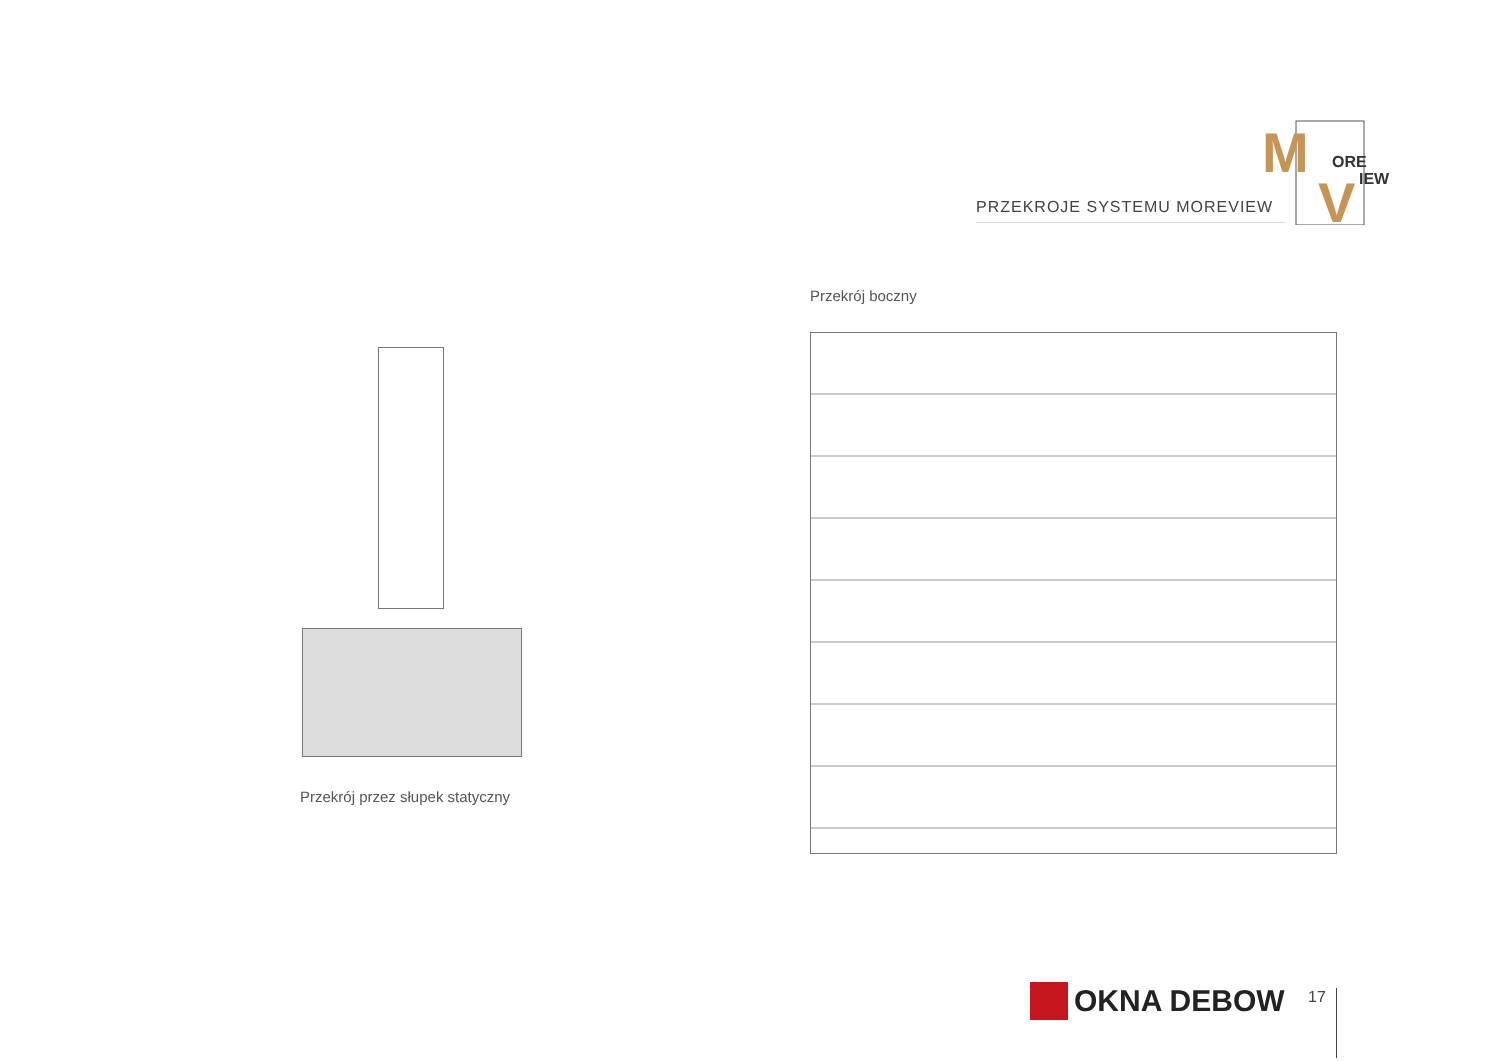PRZEKROJE SYSTEMU MOREVIEW
M
ORE
V
IEW
Przekrój boczny
Przekrój przez słupek statyczny
OKNA DEBOW 17